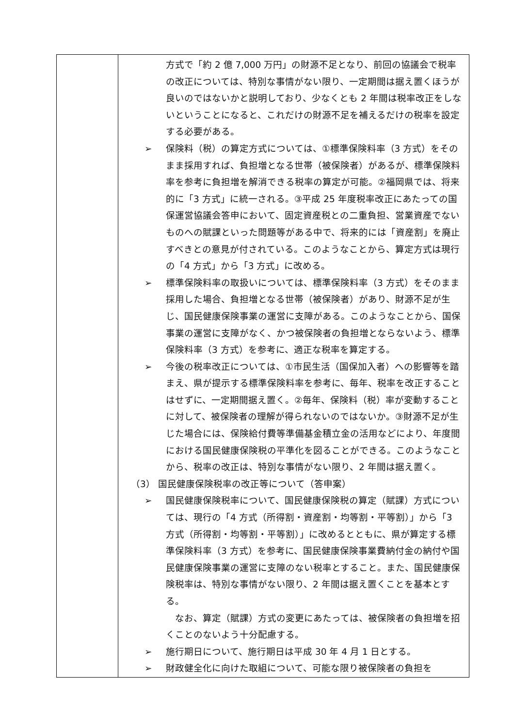| | 方式で「約 2 億 7,000 万円」の財源不足となり、前回の協議会で税率の改正については、特別な事情がない限り、一定期間は据え置くほうが良いのではないかと説明しており、少なくとも 2 年間は税率改正をしないということになると、これだけの財源不足を補えるだけの税率を設定する必要がある。 ➢ 保険料（税）の算定方式については、①標準保険料率（3 方式）をそのまま採用すれば、負担増となる世帯（被保険者）があるが、標準保険料率を参考に負担増を解消できる税率の算定が可能。②福岡県では、将来的に「3 方式」に統一される。③平成 25 年度税率改正にあたっての国保運営協議会答申において、固定資産税との二重負担、営業資産でないものへの賦課といった問題等がある中で、将来的には「資産割」を廃止すべきとの意見が付されている。このようなことから、算定方式は現行の「4 方式」から「3 方式」に改める。 ➢ 標準保険料率の取扱いについては、標準保険料率（3 方式）をそのまま採用した場合、負担増となる世帯（被保険者）があり、財源不足が生じ、国民健康保険事業の運営に支障がある。このようなことから、国保事業の運営に支障がなく、かつ被保険者の負担増とならないよう、標準保険料率（3 方式）を参考に、適正な税率を算定する。 ➢ 今後の税率改正については、①市民生活（国保加入者）への影響等を踏まえ、県が提示する標準保険料率を参考に、毎年、税率を改正することはせずに、一定期間据え置く。②毎年、保険料（税）率が変動することに対して、被保険者の理解が得られないのではないか。③財源不足が生じた場合には、保険給付費等準備基金積立金の活用などにより、年度間における国民健康保険税の平準化を図ることができる。このようなことから、税率の改正は、特別な事情がない限り、2 年間は据え置く。 （3） 国民健康保険税率の改正等について（答申案） ➢ 国民健康保険税率について、国民健康保険税の算定（賦課）方式については、現行の「4 方式（所得割・資産割・均等割・平等割）」から「3 方式（所得割・均等割・平等割）」に改めるとともに、県が算定する標準保険料率（3 方式）を参考に、国民健康保険事業費納付金の納付や国民健康保険事業の運営に支障のない税率とすること。また、国民健康保険税率は、特別な事情がない限り、2 年間は据え置くことを基本とする。 なお、算定（賦課）方式の変更にあたっては、被保険者の負担増を招くことのないよう十分配慮する。 ➢ 施行期日について、施行期日は平成 30 年 4 月 1 日とする。 ➢ 財政健全化に向けた取組について、可能な限り被保険者の負担を |